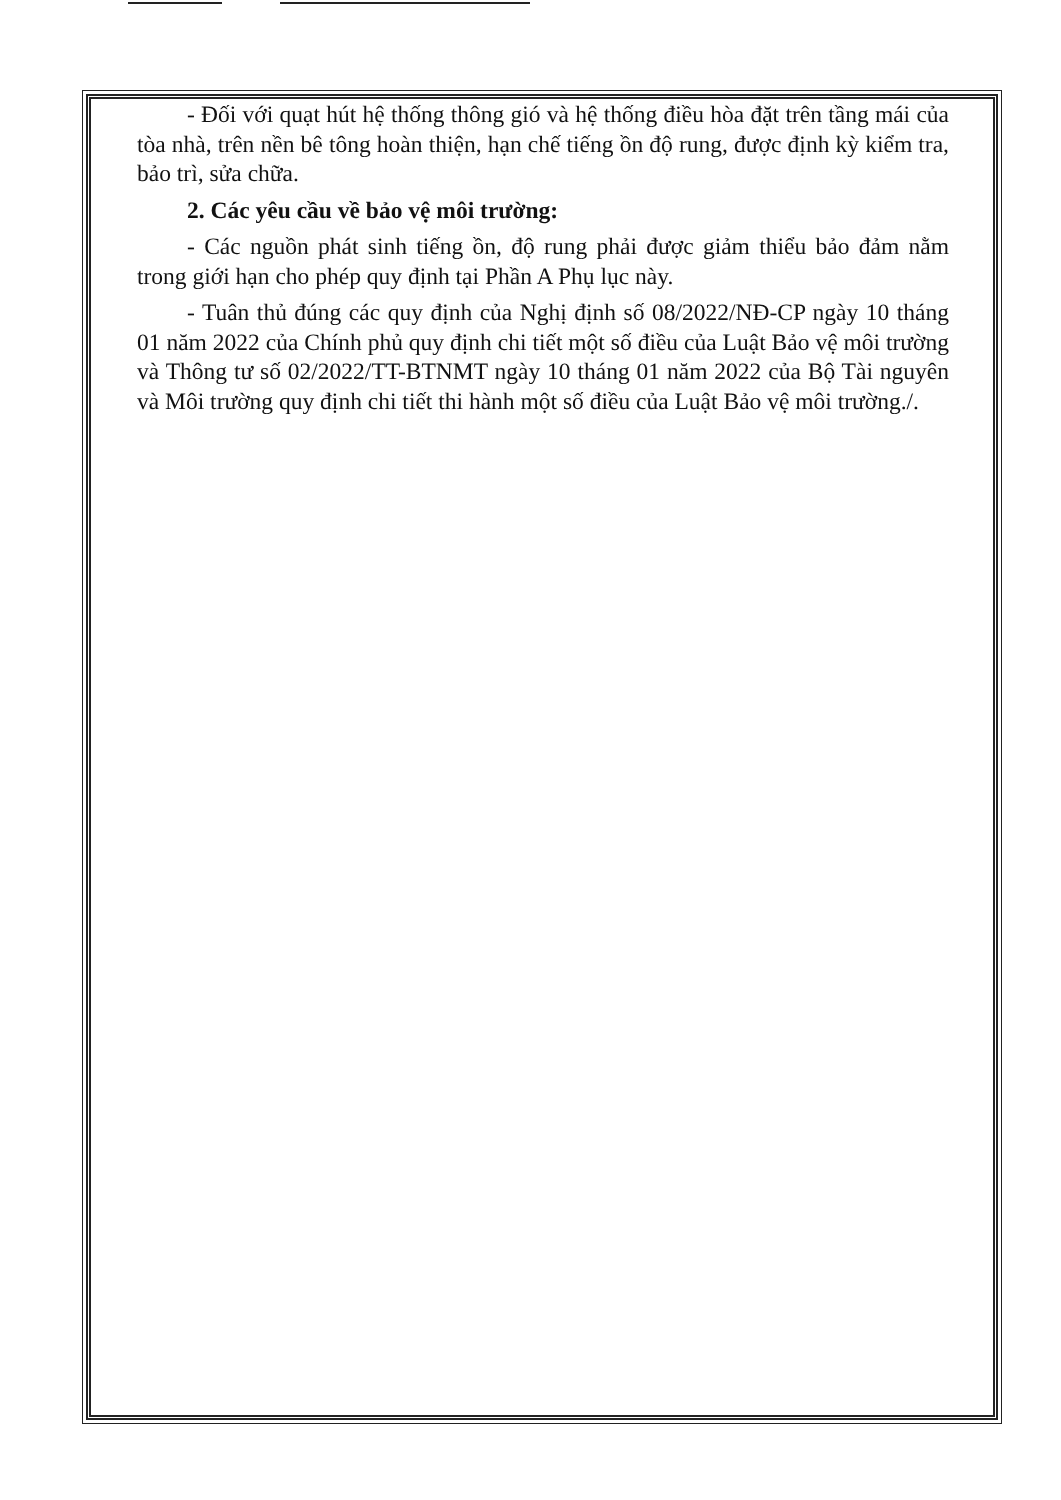- Đối với quạt hút hệ thống thông gió và hệ thống điều hòa đặt trên tầng mái của tòa nhà, trên nền bê tông hoàn thiện, hạn chế tiếng ồn độ rung, được định kỳ kiểm tra, bảo trì, sửa chữa.
2. Các yêu cầu về bảo vệ môi trường:
- Các nguồn phát sinh tiếng ồn, độ rung phải được giảm thiểu bảo đảm nằm trong giới hạn cho phép quy định tại Phần A Phụ lục này.
- Tuân thủ đúng các quy định của Nghị định số 08/2022/NĐ-CP ngày 10 tháng 01 năm 2022 của Chính phủ quy định chi tiết một số điều của Luật Bảo vệ môi trường và Thông tư số 02/2022/TT-BTNMT ngày 10 tháng 01 năm 2022 của Bộ Tài nguyên và Môi trường quy định chi tiết thi hành một số điều của Luật Bảo vệ môi trường./.